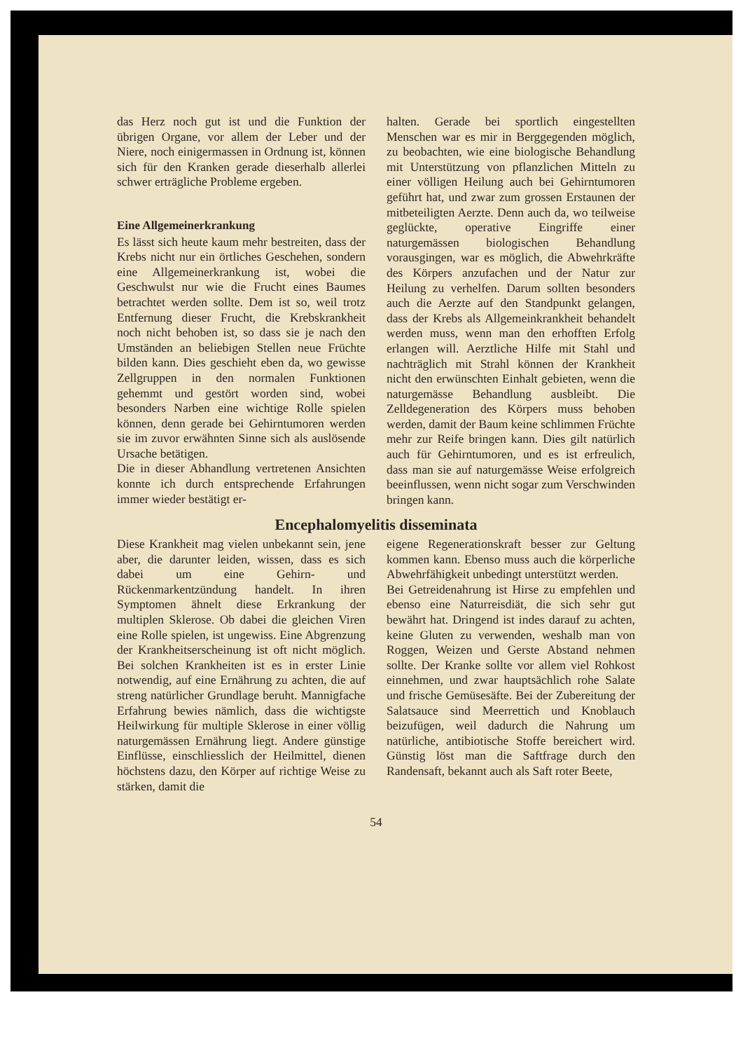das Herz noch gut ist und die Funktion der übrigen Organe, vor allem der Leber und der Niere, noch einigermassen in Ordnung ist, können sich für den Kranken gerade dieserhalb allerlei schwer erträgliche Probleme ergeben.
Eine Allgemeinerkrankung
Es lässt sich heute kaum mehr bestreiten, dass der Krebs nicht nur ein örtliches Geschehen, sondern eine Allgemeinerkrankung ist, wobei die Geschwulst nur wie die Frucht eines Baumes betrachtet werden sollte. Dem ist so, weil trotz Entfernung dieser Frucht, die Krebskrankheit noch nicht behoben ist, so dass sie je nach den Umständen an beliebigen Stellen neue Früchte bilden kann. Dies geschieht eben da, wo gewisse Zellgruppen in den normalen Funktionen gehemmt und gestört worden sind, wobei besonders Narben eine wichtige Rolle spielen können, denn gerade bei Gehirntumoren werden sie im zuvor erwähnten Sinne sich als auslösende Ursache betätigen.
Die in dieser Abhandlung vertretenen Ansichten konnte ich durch entsprechende Erfahrungen immer wieder bestätigt er-
halten. Gerade bei sportlich eingestellten Menschen war es mir in Berggegenden möglich, zu beobachten, wie eine biologische Behandlung mit Unterstützung von pflanzlichen Mitteln zu einer völligen Heilung auch bei Gehirntumoren geführt hat, und zwar zum grossen Erstaunen der mitbeteiligten Aerzte. Denn auch da, wo teilweise geglückte, operative Eingriffe einer naturgemässen biologischen Behandlung vorausgingen, war es möglich, die Abwehrkräfte des Körpers anzufachen und der Natur zur Heilung zu verhelfen. Darum sollten besonders auch die Aerzte auf den Standpunkt gelangen, dass der Krebs als Allgemeinkrankheit behandelt werden muss, wenn man den erhofften Erfolg erlangen will. Aerztliche Hilfe mit Stahl und nachträglich mit Strahl können der Krankheit nicht den erwünschten Einhalt gebieten, wenn die naturgemässe Behandlung ausbleibt. Die Zelldegeneration des Körpers muss behoben werden, damit der Baum keine schlimmen Früchte mehr zur Reife bringen kann. Dies gilt natürlich auch für Gehirntumoren, und es ist erfreulich, dass man sie auf naturgemässe Weise erfolgreich beeinflussen, wenn nicht sogar zum Verschwinden bringen kann.
Encephalomyelitis disseminata
Diese Krankheit mag vielen unbekannt sein, jene aber, die darunter leiden, wissen, dass es sich dabei um eine Gehirn- und Rückenmarkentzündung handelt. In ihren Symptomen ähnelt diese Erkrankung der multiplen Sklerose. Ob dabei die gleichen Viren eine Rolle spielen, ist ungewiss. Eine Abgrenzung der Krankheitserscheinung ist oft nicht möglich. Bei solchen Krankheiten ist es in erster Linie notwendig, auf eine Ernährung zu achten, die auf streng natürlicher Grundlage beruht. Mannigfache Erfahrung bewies nämlich, dass die wichtigste Heilwirkung für multiple Sklerose in einer völlig naturgemässen Ernährung liegt. Andere günstige Einflüsse, einschliesslich der Heilmittel, dienen höchstens dazu, den Körper auf richtige Weise zu stärken, damit die
eigene Regenerationskraft besser zur Geltung kommen kann. Ebenso muss auch die körperliche Abwehrfähigkeit unbedingt unterstützt werden.
Bei Getreidenahrung ist Hirse zu empfehlen und ebenso eine Naturreisdiät, die sich sehr gut bewährt hat. Dringend ist indes darauf zu achten, keine Gluten zu verwenden, weshalb man von Roggen, Weizen und Gerste Abstand nehmen sollte. Der Kranke sollte vor allem viel Rohkost einnehmen, und zwar hauptsächlich rohe Salate und frische Gemüsesäfte. Bei der Zubereitung der Salatsauce sind Meerrettich und Knoblauch beizufügen, weil dadurch die Nahrung um natürliche, antibiotische Stoffe bereichert wird. Günstig löst man die Saftfrage durch den Randensaft, bekannt auch als Saft roter Beete,
54